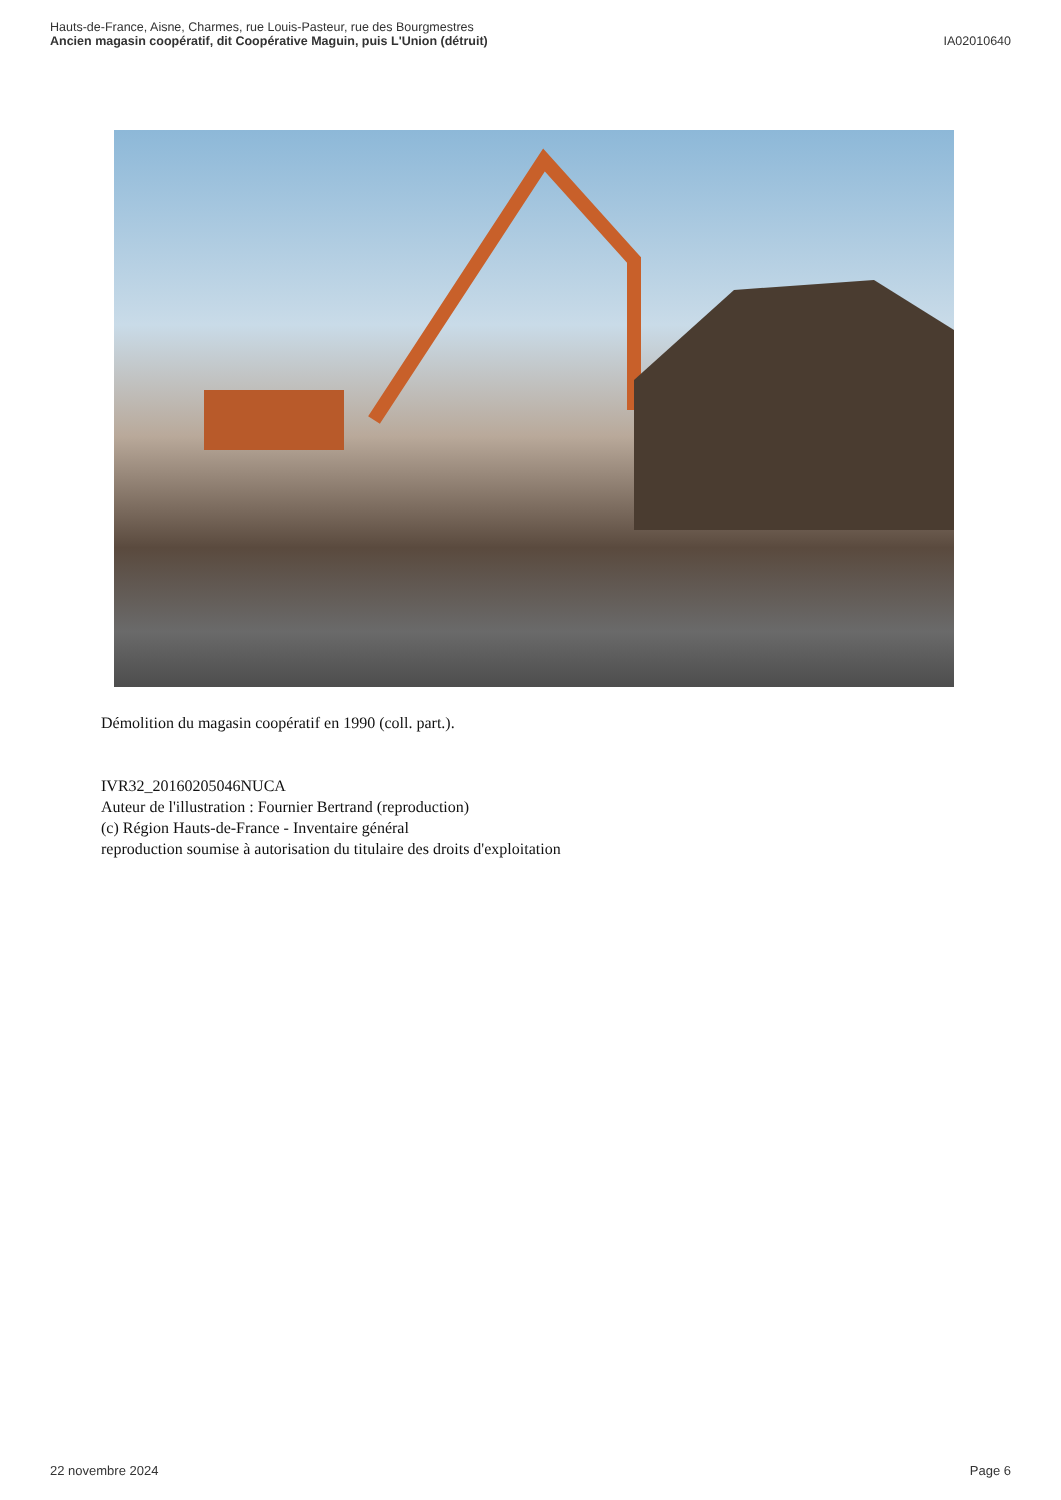Hauts-de-France, Aisne, Charmes, rue Louis-Pasteur, rue des Bourgmestres
Ancien magasin coopératif, dit Coopérative Maguin, puis L'Union (détruit)
IA02010640
Démolition du magasin coopératif en 1990 (coll. part.).
IVR32_20160205046NUCA
Auteur de l'illustration : Fournier Bertrand (reproduction)
(c) Région Hauts-de-France - Inventaire général
reproduction soumise à autorisation du titulaire des droits d'exploitation
22 novembre 2024 Page 6